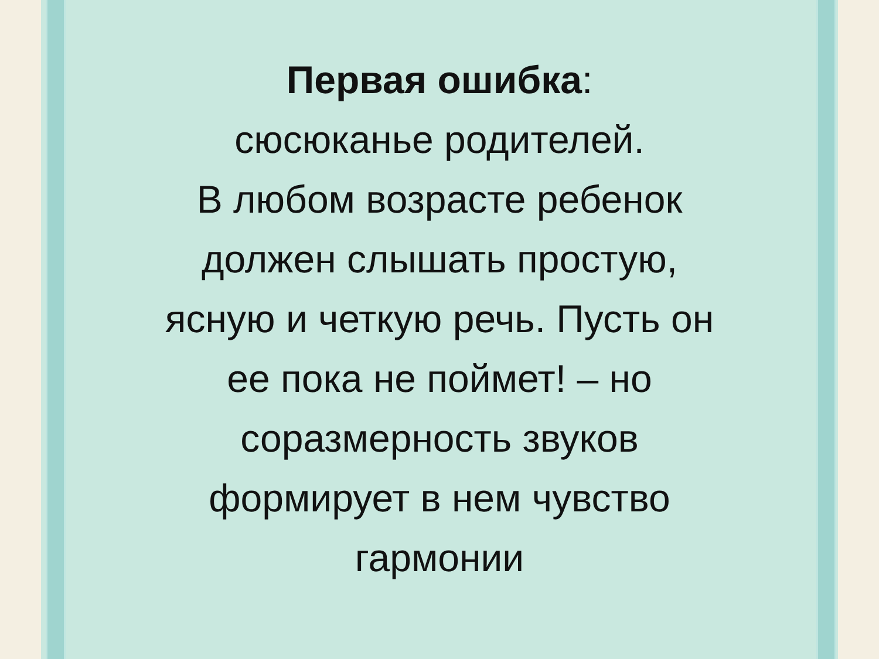Первая ошибка:
сюсюканье родителей.
В любом возрасте ребенок
должен слышать простую,
ясную и четкую речь. Пусть он
ее пока не поймет! – но
соразмерность звуков
формирует в нем чувство
гармонии